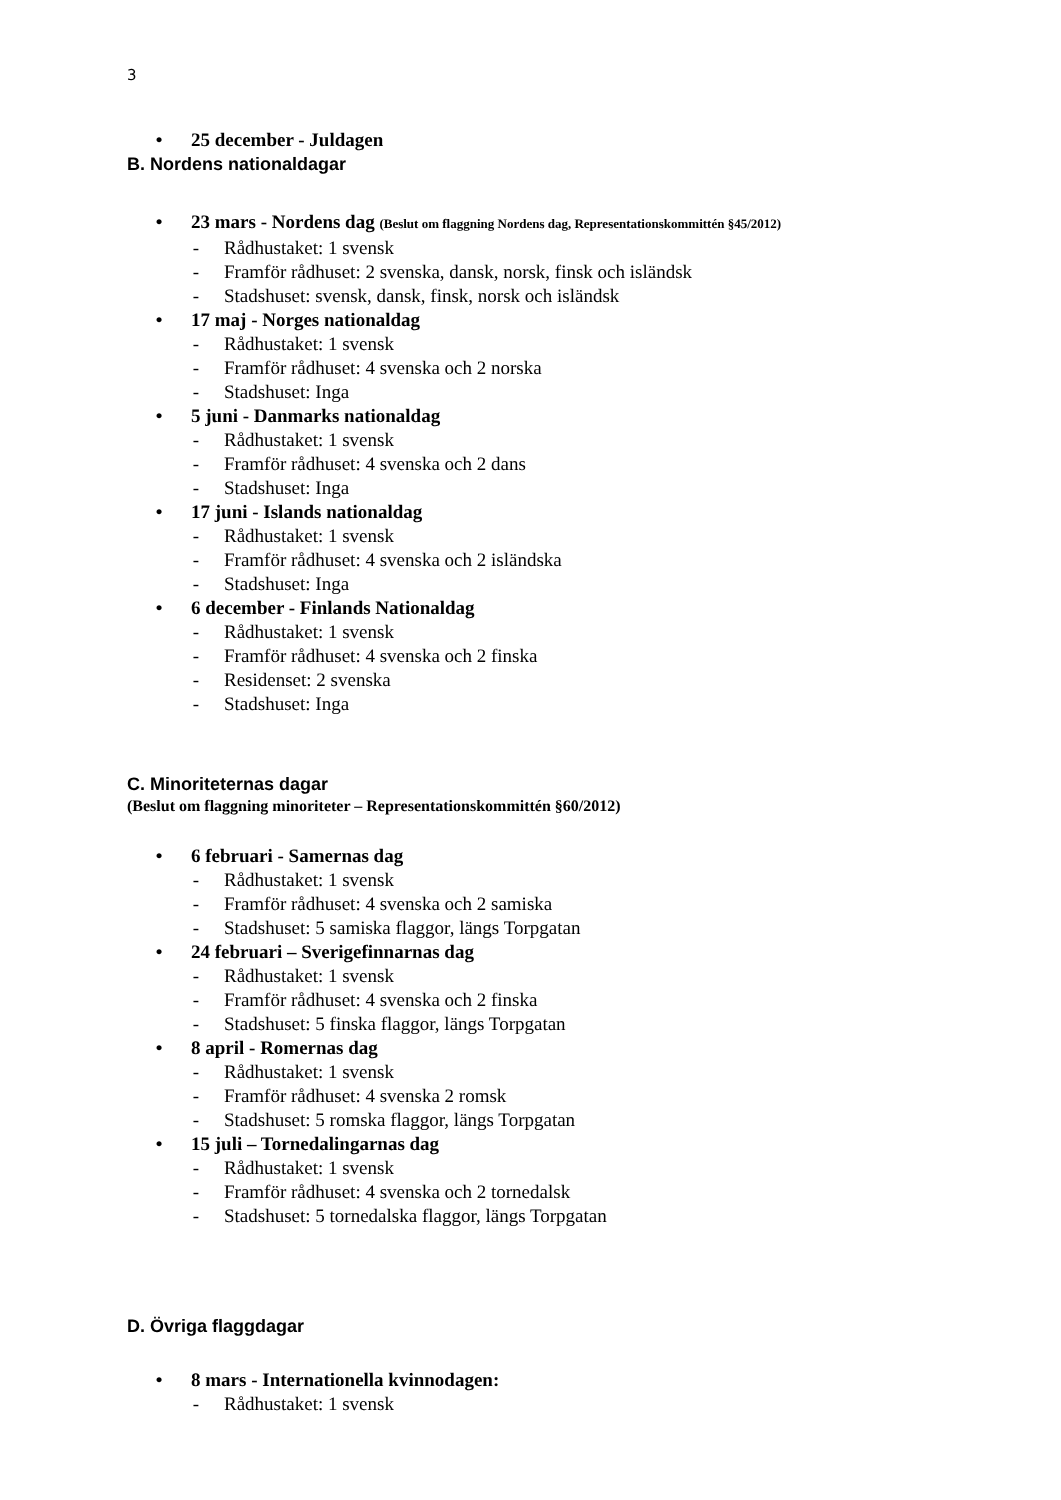3
• 25 december - Juldagen
B. Nordens nationaldagar
• 23 mars - Nordens dag (Beslut om flaggning Nordens dag, Representationskommittén §45/2012)
- Rådhustaket: 1 svensk
- Framför rådhuset: 2 svenska, dansk, norsk, finsk och isländsk
- Stadshuset: svensk, dansk, finsk, norsk och isländsk
• 17 maj - Norges nationaldag
- Rådhustaket: 1 svensk
- Framför rådhuset: 4 svenska och 2 norska
- Stadshuset: Inga
• 5 juni - Danmarks nationaldag
- Rådhustaket: 1 svensk
- Framför rådhuset: 4 svenska och 2 dans
- Stadshuset: Inga
• 17 juni - Islands nationaldag
- Rådhustaket: 1 svensk
- Framför rådhuset: 4 svenska och 2 isländska
- Stadshuset: Inga
• 6 december - Finlands Nationaldag
- Rådhustaket: 1 svensk
- Framför rådhuset: 4 svenska och 2 finska
- Residenset: 2 svenska
- Stadshuset: Inga
C. Minoriteternas dagar
(Beslut om flaggning minoriteter – Representationskommittén §60/2012)
• 6 februari - Samernas dag
- Rådhustaket: 1 svensk
- Framför rådhuset: 4 svenska och 2 samiska
- Stadshuset: 5 samiska flaggor, längs Torpgatan
• 24 februari – Sverigefinnarnas dag
- Rådhustaket: 1 svensk
- Framför rådhuset: 4 svenska och 2 finska
- Stadshuset: 5 finska flaggor, längs Torpgatan
• 8 april - Romernas dag
- Rådhustaket: 1 svensk
- Framför rådhuset: 4 svenska 2 romsk
- Stadshuset: 5 romska flaggor, längs Torpgatan
• 15 juli – Tornedalingarnas dag
- Rådhustaket: 1 svensk
- Framför rådhuset: 4 svenska och 2 tornedalsk
- Stadshuset: 5 tornedalska flaggor, längs Torpgatan
D. Övriga flaggdagar
• 8 mars - Internationella kvinnodagen:
- Rådhustaket: 1 svensk